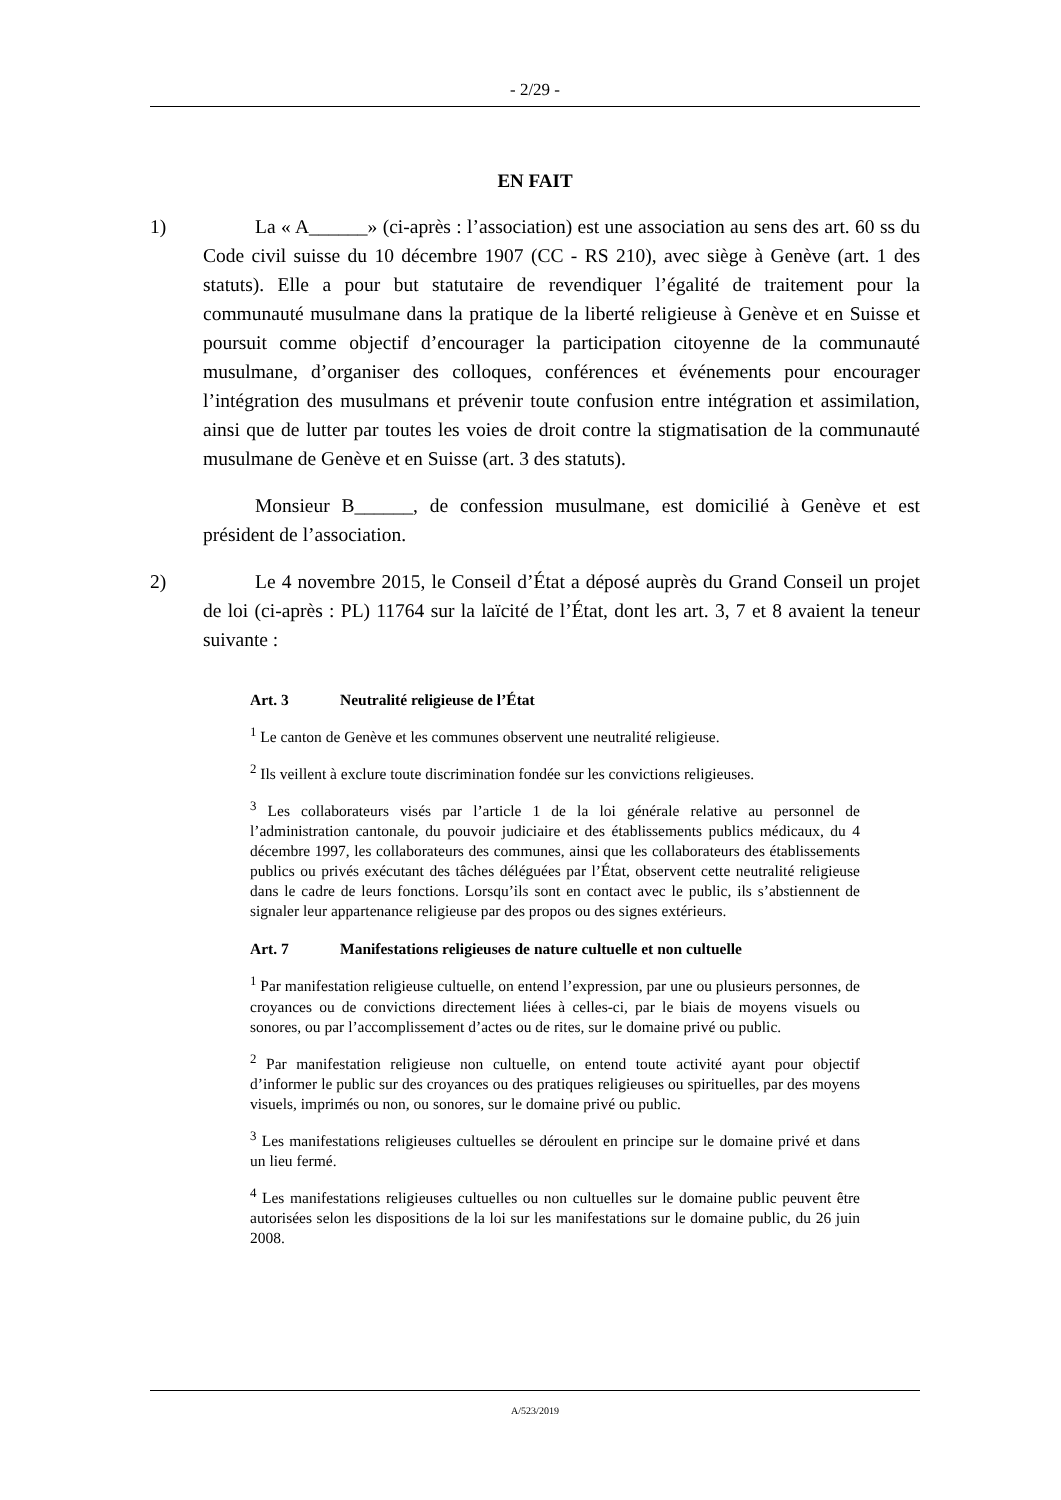- 2/29 -
EN FAIT
1) La « A______» (ci-après : l’association) est une association au sens des art. 60 ss du Code civil suisse du 10 décembre 1907 (CC - RS 210), avec siège à Genève (art. 1 des statuts). Elle a pour but statutaire de revendiquer l’égalité de traitement pour la communauté musulmane dans la pratique de la liberté religieuse à Genève et en Suisse et poursuit comme objectif d’encourager la participation citoyenne de la communauté musulmane, d’organiser des colloques, conférences et événements pour encourager l’intégration des musulmans et prévenir toute confusion entre intégration et assimilation, ainsi que de lutter par toutes les voies de droit contre la stigmatisation de la communauté musulmane de Genève et en Suisse (art. 3 des statuts).
Monsieur B______, de confession musulmane, est domicilié à Genève et est président de l’association.
2) Le 4 novembre 2015, le Conseil d’État a déposé auprès du Grand Conseil un projet de loi (ci-après : PL) 11764 sur la laïcité de l’État, dont les art. 3, 7 et 8 avaient la teneur suivante :
Art. 3 Neutralité religieuse de l’État
<sup>1</sup> Le canton de Genève et les communes observent une neutralité religieuse.
<sup>2</sup> Ils veillent à exclure toute discrimination fondée sur les convictions religieuses.
<sup>3</sup> Les collaborateurs visés par l’article 1 de la loi générale relative au personnel de l’administration cantonale, du pouvoir judiciaire et des établissements publics médicaux, du 4 décembre 1997, les collaborateurs des communes, ainsi que les collaborateurs des établissements publics ou privés exécutant des tâches déléguées par l’État, observent cette neutralité religieuse dans le cadre de leurs fonctions. Lorsqu’ils sont en contact avec le public, ils s’abstiennent de signaler leur appartenance religieuse par des propos ou des signes extérieurs.
Art. 7 Manifestations religieuses de nature cultuelle et non cultuelle
<sup>1</sup> Par manifestation religieuse cultuelle, on entend l’expression, par une ou plusieurs personnes, de croyances ou de convictions directement liées à celles-ci, par le biais de moyens visuels ou sonores, ou par l’accomplissement d’actes ou de rites, sur le domaine privé ou public.
<sup>2</sup> Par manifestation religieuse non cultuelle, on entend toute activité ayant pour objectif d’informer le public sur des croyances ou des pratiques religieuses ou spirituelles, par des moyens visuels, imprimés ou non, ou sonores, sur le domaine privé ou public.
<sup>3</sup> Les manifestations religieuses cultuelles se déroulent en principe sur le domaine privé et dans un lieu fermé.
<sup>4</sup> Les manifestations religieuses cultuelles ou non cultuelles sur le domaine public peuvent être autorisées selon les dispositions de la loi sur les manifestations sur le domaine public, du 26 juin 2008.
A/523/2019